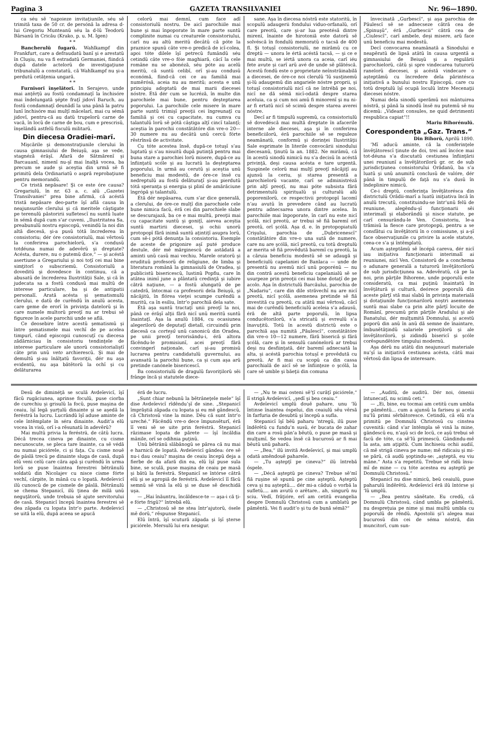Pagina 3 GAZETA TRANSILVANIEI Nr. 96—1890.
ca séu sĕ ’napoieze invitaţiunile, séu sĕ trimită taxa de 50 cr. de persónă la adresa d-lui Gregoriu Munteanŭ séu la d-lŭ Teodorŭ Bârsanŭ în Cricău (Krako, p. u. M. Igen)
* *
Bancherulŭ fugarŭ. Wahlkampf din Frankfurt, care a defraudatŭ banĭ şi e arestatŭ în Cluşiu, nu va fi estradatŭ Germaniei, fiindcă după datele actelorŭ de investigaţiune tribunalulŭ a constatatŭ, că Wahlkampf nu şi-a perdutŭ cetăţenia ungară.
* *
Furnisorĭ înşelătorĭ. In Serajevo, unde mai anţĕrţŭ au fostŭ condamnaţĭ la închisóre mai îndelungată şépte fraţĭ jidovĭ Baruch, au fostŭ condamnaţĭ deunădĭ la una până la patru lunĭ închisóre mai mulţĭ măcelarĭ, mai cu sémă jidovĭ, pentru-că au datŭ trupelorŭ carne de vacă, în locŭ de carne de bou, cum e prescrisŭ, înşelândŭ astfelŭ fisculŭ militarŭ.
Din diecesa Oradiei-marĭ.
Mişcările şi demonstraţiunile clerului în causa gimnasiului de Beiuşŭ, aşa se vede, stagnéză érăşĭ. Afară de Sătmărenĭ şi Barcauanĭ, nimenĭ nu-şĭ mai înalţă vocea, ba precum se aude şi aceştia din urmă sĕ fi primitŭ dela Ordinariatŭ o aspră reprobaţiune pentru memorandŭ.
Ce tristă nepăsare! Şi ce este óre causa? Gregariulŭ, în nr. 63 a. c. alŭ „Gazetei Transilvaniei“ prea bine afirmă, că acéstă tristă nepăsare deo-parte îşĭ află causa în neajunsurile clerului şi că meritele câştigate pe terenulŭ păstoririi sufletescĭ nu suntŭ luate în sémă după cum s’ar cuveni. „Ilustritatea Sa, preabunulŭ nostru episcopŭ, venindŭ la noi din altă diecesă, şi-a pusŭ tótă încrederea în consistoriu; dér óre consistoriulŭ, mai vĕrtosŭ la conferirea parochielorŭ, s’a condusŭ totdéuna numai de adevĕrŭ şi dreptate? Acésta, durere, nu o putemŭ dice,“ — şi acéstă asertiune a Gregariului şi noi toţĭ cei mai bine simţitorĭ o subscriemŭ. Consistoriulŭ a doveditŭ şi dovedesce în continuu, că a abusatŭ de încrederea Ilustrităţii Sale, şi că în judecata sa a fostŭ condusŭ mai multŭ de interese particulare, ba şi de antipatii personalĭ. Arată acésta şi şematismulŭ clerului, e datŭ de curêndŭ în anulŭ acesta, care geme de erorĭ în privinţa datelorŭ şi în care numele multorŭ preoţĭ nu ar trebui sĕ figureze în acele parochii unde se află.
Ce deosebire între acestŭ şematismŭ şi între şematismele mai vechĭ de pe acelea timpurĭ, când episcopii cunoscuţĭ cu diecesa zădărniciau în consistoriu tendinţele de interese particulare ale unorŭ consistorialiştĭ câte prin unŭ veto archierescŭ. Şi mai de demultŭ şi-au înălţatŭ favoriţii, dér nu aşa evidentŭ, nu aşa bătĕtorŭ la ochĭ şi cu delăturarea
celorŭ mai demnĭ, cum face adĭ consistoriulŭ nostru. De aicĭ parochiile mai bune şi mai înpoporate în mare parte suntŭ complinite numai cu creaturele consistoriului, carĭ nu au altŭ meritŭ decâtŭ că póte la praznice spunŭ câte vre-o predică de icĭ-colea, apoi tóte dilele îşĭ petrecŭ fumândŭ séu cetindŭ câte vre-o fóie maghiară, căcĭ la cele române nu se abonéză, séu póte au acelŭ meritŭ, că suntŭ celibĭ, orĭ şi-au condusŭ económă, fiind-că cei ce au familiă mai numĕrósă, aceia nu au meritŭ; acesta e unŭ principiu adoptatŭ de mai marii diecesei nóstre. Étă dér cum se lucréză, în multe din parochiele mai bune, pentru deşteptarea poporului. La parochiile cele misere în mare parte suntŭ trimişĭ preoţii cei îngreunaţĭ cu familiă şi cei cu capacitate, nu cumva cu talantulŭ lorŭ sĕ pótă câştiga alţĭ cincĭ talanţĭ; aceştia în parochii constătătóre din vre-o 20—30 numere nu au decâtŭ unŭ cercŭ fórte rĕstrînsŭ de activitate.
Cu tóte acestea însĕ, după-ce totuşĭ s’au luptatŭ şi s’au nisuitŭ după putinţă pentru mai buna stare a parochiei lorŭ misere, după-ce au înfiinţatŭ scóle şi au lucratŭ la deşteptarea poporului, în urmă au cerutŭ şi aceştia unŭ beneficiu mai modestŭ, de óre-ce însĕ cu nedreptulŭ au fostŭ delăturaţĭ şi-au pierdutŭ tótă speranţa şi energia şi plinĭ de amărăciune îngrópă şi talantulŭ.
Étă dér nepăsarea, cum s’ar dice generală, a clerului, de óre-ce mulţĭ din parochiele cele bune nimica facŭ, éră cei din parochiele slabe se descurajază, ba ce e mai multŭ, preoţii mai cu capacitate suntŭ şi goniţĭ, aievea aceştia suntŭ martirii diecesei, şi ochii unorŭ protopopĭ fără inimă suntŭ aţintiţĭ asupra lorŭ, cum sĕ-i pótă denunţa la consistoriu. Esemple de aceste de prigonire aşĭ puté produce destule, dér mĕ mărginescŭ de astădată a aminti unŭ casŭ mai vechiu. Marele oratorŭ şi erudituŭ profesorŭ de religiune, de limba şi literatura română la gimnasiulŭ de Oradea, şi publicistŭ bisericescŭ, Iustinŭ Popfiu, care în atâtea inimĭ june a plântatŭ credinţă şi iubire cătră naţiune, — a fostŭ alungatŭ de pe catedră, întocmai ca profesorii dela Beiuşŭ, şi năcăjitŭ, în flórea vieţei scumpe curêndŭ a muritŭ, ca în esiliu, într’o parochiă dela sate.
Étă aşa suntŭ tractaţĭ unii preoţĭ la noi, până ce érăşĭ alţii fără nicĭ unŭ meritŭ suntŭ înaintaţĭ. Aşa la anulŭ 1884, cu ocasiunea alegerilorŭ de deputaţĭ dietalĭ, circuindŭ prin diecesă ca corteşŭ unŭ canonicŭ din Oradea, pe unii preoţĭ terorisându-i, éră altora făcêndu-le promisiunĭ, acei preoţĭ fără convingerĭ naţionale, carĭ şi-au promisŭ lucrarea pentru candidatulŭ guvernului, au avansatŭ la parochii bune, ca şi cum aşa arŭ pretinde canónele bisericescĭ.
Ba consistoriulŭ de dragulŭ favoriţilorŭ sĕi frânge încă şi statutele diece-
sane. Aşa în diecesa nóstră este statoritŭ, în scopulŭ adaugerii fondului viduo-orfanalŭ, orĭ care preotŭ, care şi-ar lua preotésă dintre mirenĭ, înainte de hirotoniă este datorŭ sĕ solvéscă în fondulŭ memoratŭ o tacsă de 400 fl. Şi totuşĭ consistoriulŭ, ne mirămŭ cu ce dreptŭ — unora le értă acéstă tacsă, — şi ce e mai multŭ, se iértă unora ca aceia, carĭ iéu fete avute şi carĭ arŭ avé de unde sĕ plătéscă. Acestŭ fondŭ este o proprietate neînstrăinabilă a diecesei, de óre-ce noi clerulŭ ’lŭ susţinemŭ şi-lŭ adaugemŭ din angariele nóstre proprii, şi totuşĭ consistoriulŭ nicĭ că ne întrébă pe noi, nicĭ ne dă sémă nicĭ-odată despre starea aceluia, ca şi cum noi amŭ fi minorenĭ şi nu ni-ar fi ertatŭ nicĭ sĕ scimŭ despre starea averei nóstre.
Decĭ ar fi timpulŭ supremŭ, ca consistoriulŭ sĕ dovedéscă mai multă dreptate în afacerile interne ale diecesei, aşa şi în conferirea beneficiilorŭ, éră parochiile sĕ se reguleze neamânatŭ, conformŭ şi dorinţei Ilustrităţii Sale esprimate în literile convocării sinodului diecesanŭ, ţinutŭ la an. 1882. Ne mirămŭ, că în acestŭ sinodŭ nimicŭ nu s’a decisŭ în acéstă privinţă, deşi causa acésta e tare urgentă. Suspinele celorŭ mai mulţĭ preoţĭ năcăjiţĭ au ajunsŭ la ceriu, şi starea presentă a parochielorŭ vacante, carĭ se administréză prin alţĭ preoţĭ, nu mai póte subsista fără detrimentulŭ spiritualŭ şi culturalŭ alŭ poporenilorŭ, ce respectivii protopopĭ lacomĭ n’au avutŭ în prevedere când au lucratŭ pentru adnecsarea unora dintre acelea. In parochiile mai înpoporate, în carĭ nu este nicĭ şcólă, nicĭ preotŭ, ar trebui sĕ fiă baremĭ orĭ preotŭ, orĭ şcólă. Aşa d. e. în protopopiatulŭ Crişului, parochia de „Dubricenescĭ“ constătătóre din vre-o una sută de numere, care nu are şcólă, nicĭ preotŭ, cu totŭ dreptulŭ ar merita sĕ fiă provĕdută baremĭ cu preotŭ, la a căruia beneficiu modestŭ sĕ se adaugă şi beneficiulŭ capelaniei de Banlaca — unde de presentŭ nu avemŭ nicĭ unŭ poporénŭ — nu din contră acestŭ beneficiu capelanialŭ sĕ se usurpeze prin preoţii cei mai bine dotaţĭ de pe acolo. Aşa în districtulŭ Barcăului, parochia de „Nadariu“, care din dile străvechĭ nu are nicĭ preotŭ, nicĭ şcólă, asemenea pretinde sĕ fiă investită cu preotŭ, cu atâtŭ mai vĕrtosŭ, căcĭ mai de curêndŭ beneficiulŭ aceleia s’a adausŭ, éră de altă parte poporulŭ, în lipsa conducĕtorilorŭ, s’a stricatŭ şi evreulŭ s’a înavuţitŭ. Totŭ în acestŭ districtŭ este o parochiă aşa numită „Păulescĭ“, constătătóre din vre-o 10—12 numere, fără biserică şi fără şcólă, care şi în sensulŭ canónelorŭ ar trebui deşi nu desfiinţată, dér baremĭ adnecsată la alta, şi acéstă parochia totuşĭ e provĕdută cu preotŭ. Ar fi mai cu scopŭ ca din cassa parochială de aicĭ sĕ se înfiinţeze o şcólă, la care sĕ umble şi băeţii din comuna
învecinată „Gurbescĭ“, şi aşa parochia de Păulescĭ sĕ se adnecseze cătră cea de „Spinuşŭ“, éră „Gurbescii“ cătră cea de „Ciulescĭ“, carĭ ambele, deşi misere, arŭ face unŭ beneficiu mai modestŭ.
Decĭ convocarea neamânată a Sinodului e neapĕratŭ de lipsă atâtŭ în causa urgentă a gimnasiului de Beiuşŭ şi a regulării parochielorŭ, câtŭ şi spre vindecarea tuturorŭ ranelorŭ diecesei, şi acéstă vindecare o aşteptămŭ cu încredere dela părintésca iniţiativă a bunului nostru Episcopŭ, care cu totŭ dreptulŭ îşĭ ocupă loculŭ între Mecenaţii diecesei nóstre.
Numai dela sinodŭ sperămŭ noi mântuirea nóstră, şi până la sinodŭ însĕ nu putemŭ sĕ nu dicemŭ: „Videant consules, ne quid detrimenti respublica capiat“!!
Mariu Bihorénulŭ.
Corespondenţa „Gaz. Trans.“
Din Bihorŭ, Aprilŭ 1890.
’Mĭ aducŭ aminte, că la conferinţele învĕţătorescĭ ţinute de doi, trei anĭ încóce mai tot-déuna s’a discutatŭ cestiunea înfiinţării unei reuniunĭ a învĕţătorilorŭ gr. or. de sub jurisdicţiunea consistorului Orădanŭ, ba s’a luatŭ şi unŭ anumitŭ conclusŭ de valóre, dér până în timpulŭ de faţă nu s’a dusŭ în îndeplinire nimicŭ.
Ce-i dreptŭ, conferinţa învĕţătorésca din districtulŭ Orădii-marĭ a luatŭ iniţiativa încă în anulŭ trecutŭ, constituindu-se într’unŭ felŭ de reuniune, alegêndu-şĭ funcţionarii sĕi interimalĭ şi elaborândŭ şi nisce statute, pe carĭ censurându-le Ven. Consistoriu, le-a trămisŭ la fiesce care protopopŭ, pentru a se consfătui cu învĕţătorii în o comissiune, şi a-şĭ face observaţiunile cu privire la acele statute, ceea-ce s’a şi întêmplatŭ.
Acum aşteptămŭ sĕ încépă careva, dér nicĭ iau iniţiativa funcţionarii interimalĭ ai reuniunei, nicĭ Ven. Consistorŭ de a conchema o adunare generală a tuturorŭ învĕţătorilorŭ de sub jurisdicţiunea sa. Adevĕratŭ, că pe la noi, prin părţile Bihorene, unde poporulŭ este consideratŭ, ca mai puţinŭ înaintatŭ în învĕţătură şi cultură, deórece poporulŭ din aceste părţĭ stă mai slabŭ în privinţa materială şi dotaţiunile funcţionarilorŭ noştri asemenea suntŭ mai slabe ca prin alte părţĭ locuite de Românĭ, precumŭ prin părţile Aradului şi ale Banatului, dér mulţumită Domnului, şi acestŭ poporŭ din anŭ în anŭ dă semne de înaintare, îmbunĕtăţindŭ salariele preoţilorŭ şi ale învĕţătorilorŭ, şi zidindŭ bisericĭ şi şcóle corĕspundĕtóre timpului modernŭ.
Aşa dérŭ nu atâtŭ din neajunsurĭ materiale nu’şĭ ia iniţiativă cestiunea acésta, câtŭ mai vĕrtosŭ din lipsa de interesare.
Desŭ de diminéţă se sculă Avdeĭevicĭ, îşĭ făcŭ rugăciunea, aprinse foculŭ, puse ciorba de curechiu şi grisulŭ la focŭ, puse maşina de ceaiu, îşĭ legă şurţulŭ dinainte şi se aşedă la ferésträ la lucru. Lucrândŭ îşĭ aduse aminte de cele întêmplate în séra dinainte. Audit’a elŭ vocea în visŭ, orĭ i-a rĕsunatŭ în adevĕrŭ?
Mai multŭ privia la ferésträ, de câtŭ lucra. Décă trecea cineva pe dinainte, cu cisme necunoscute, se pleca tare înainte, ca sĕ védă nu numai piciórele, ci şi faţa. Cu cisme nouĕ de pâslă trecŭ pe dinainte sluga de casă, după elŭ veni celŭ care căra apă şi curêndŭ în urma lorŭ se puse înaintea ferestrei bĕtrânulŭ soldatŭ din Nicolajev cu nisce cisme fórte vechĭ, cârpite, în mână cu o lopată. Avdeĭevicĭ ilŭ cunoscŭ de pe cismele de pâslă. Bĕtrânulŭ se chema Stepanicĭ, ilŭ ţinea de milă unŭ neguţătorŭ, unde trebuia sĕ ajute servitorului de casă. Stepanicĭ începŭ înaintea ferestrei sĕ dea zăpada cu lopata într’o parte. Avdeĭevicĭ se uită la elŭ, după aceea se apucă
éră de lucru.
„Sunt chiar nebunŭ la bĕtrâneţele mele“ îşĭ dise Avdeĭevicĭ rîdêndu’şĭ de sine. „Stepanicĭ împrăştiă zăpada cu lopata şi eu mĕ gândescŭ, că Christosŭ vine la mine. Dĕu că sunt într’o ureché.“ Făcêndŭ vre-o dece împunsĕturĭ, éră îĭ veni sĕ se uite prin ferésträ. Stepanicĭ răzimase lopata de părete — îşĭ încăldia mânile, orĭ se odihnia puţinŭ.
Unŭ bĕtrânŭ slăbănogŭ se părea că nu mai e harnicŭ de lopată. Avdeĭevicĭ gândea: óre sĕ nu-i dau ceaiu? maşina de ceaiu începŭ deja a fierbe de da afară din ea, elŭ îşĭ puse sula bine, se sculă, puse maşina de ceaiu pe masă şi bătŭ la ferésträ. Stepanicĭ se întórse cătră elŭ şi se apropiă de ferésträ. Avdeĭevicĭ îĭ făcŭ semnŭ sĕ vină la elŭ şi se duse sĕ deschidă uşa.
— „Hai înăuntru, încăldesce-te — aşa-i că ţi-e fórte frigŭ?“ întrebă elŭ.
— „Christosŭ sĕ ne stea într’ajutorŭ, ósele mĕ dorŭ,“ rĕspunse Stepanicĭ.
Elŭ întră, îşĭ scutură zăpada şi îşĭ şterse piciórele. Mersulŭ lui era nesigur.
— „Nu te mai osteni sĕ’ţĭ curăţĭ piciórele,“ îĭ strigă Avdeĭevicĭ, „şedĭ şi bea ceaiu.“
Avdeĭevicĭ umplŭ douĕ pahare, unu ’lŭ întinse înaintea óspelui, din ceaiulŭ sĕu vĕrsă în farfuria de desubtŭ şi începŭ a sufla.
Stepanicĭ îşĭ bĕŭ paharu ’ntregŭ, ilŭ puse îndĕrĕtŭ cu fundu’n susŭ, ér bucata de zahar din care a rosŭ pân’a bĕutŭ, o puse pe masă şi mulţumĭ. Se vedea însĕ că bucurosŭ ar fi mai bĕutŭ unŭ paharŭ.
— „Bea,“ ilŭ invită Avdeĭevicĭ, şi mai umplŭ odată amêndouĕ paharele.
— „Tu aştepţĭ pe cineva?“ ilŭ întrebă óspele.
— „Décă aşteptŭ pe cineva? Trebue sĕ’mĭ fiă ruşine sĕ spunŭ pe cine aştep­tŭ. Aştep­tŭ ceva şi nu aştep­tŭ.... dér mi-a căduŭ o vorbă la sufletŭ.... am avutŭ o arĕtare.. ah, singurŭ nu sciu. Vedĭ, frăţióre, erĭ am cetitŭ evangelia despre Domnulŭ Christosŭ cum a umblatŭ pe pămêntŭ. Vei fi audit’o şi tu de bună sémă?“
— „Auditŭ, de auditŭ. Dér noi, ómenii întunecaţĭ, nu scimŭ ceti.“
— „Ei, bine, eu tocmai am cetitŭ cum umbla pe pămêntŭ... cum a ajunsŭ la fariseu şi acela nu’lŭ primi sĕrbătoresce. Cetindŭ, că elŭ n’a primitŭ pe Domnulŭ Christosŭ cu cinstea cuvenită: când s’ar întêmpla sĕ vină la mine, gândescŭ eu, n’aşŭ sci de locŭ, ce aşŭ trebui sĕ facŭ de tóte, ca sĕ’lŭ primescŭ. Gândindu-mĕ la asta, am aţipitŭ. Cum închiseiu ochii audiĭ, că mĕ strigă cineva pe nume; mĕ ridicaiu şi mi-se părŭ, că audŭ şoptindu-se: „aşteptă, eu viu mâne.“ Asta s’a repetitŭ. Trebue sĕ ridŭ însu-mĭ de mine — cu tóte acestea eu aştep­tŭ pe Domnulŭ Christosŭ.“
Stepanicĭ nu dise nimicŭ, beŭ ceaiulŭ, puse paharulŭ îndĕrĕtŭ. Avdeĭevicĭ éră ilŭ întórse şi ’lŭ umplŭ.
— „Bea pentru sănĕtate. Eu credŭ, că Domnulŭ Christosŭ, când umbla pe pămêntŭ, nu despreţuia pe nime şi mai multŭ umbla cu poporulŭ de rêndŭ. Apostolii şi’i alegea mai bucurosŭ din cei de séma nóstră, din muncitorĭ, cum sun-